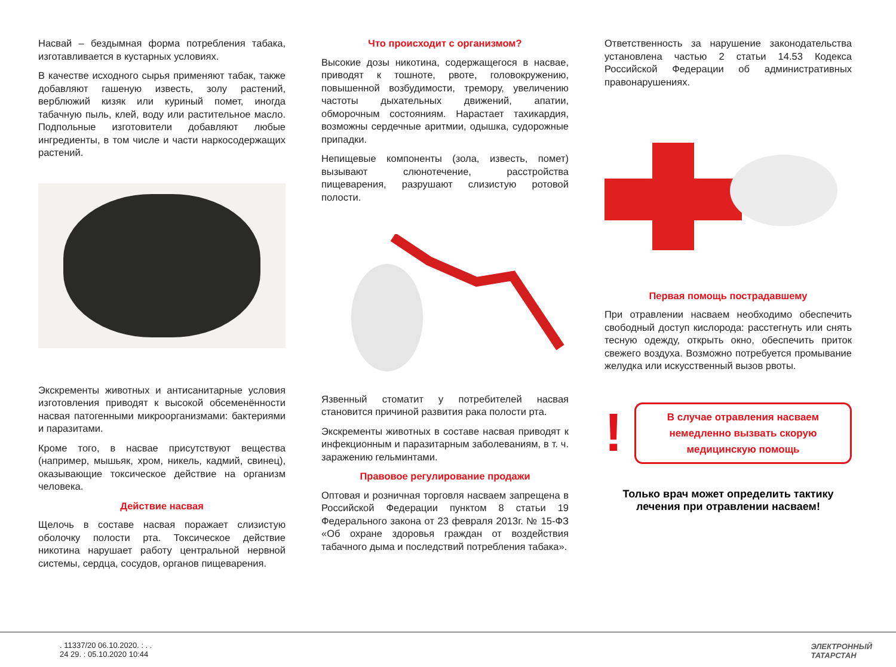Насвай – бездымная форма потребления табака, изготавливается в кустарных условиях.
В качестве исходного сырья применяют табак, также добавляют гашеную известь, золу растений, верблюжий кизяк или куриный помет, иногда табачную пыль, клей, воду или растительное масло. Подпольные изготовители добавляют любые ингредиенты, в том числе и части наркосодержащих растений.
Экскременты животных и антисанитарные условия изготовления приводят к высокой обсеменённости насвая патогенными микроорганизмами: бактериями и паразитами.
Кроме того, в насвае присутствуют вещества (например, мышьяк, хром, никель, кадмий, свинец), оказывающие токсическое действие на организм человека.
Действие насвая
Щелочь в составе насвая поражает слизистую оболочку полости рта. Токсическое действие никотина нарушает работу центральной нервной системы, сердца, сосудов, органов пищеварения.
Что происходит с организмом?
Высокие дозы никотина, содержащегося в насвае, приводят к тошноте, рвоте, головокружению, повышенной возбудимости, тремору, увеличению частоты дыхательных движений, апатии, обморочным состояниям. Нарастает тахикардия, возможны сердечные аритмии, одышка, судорожные припадки.
Непищевые компоненты (зола, известь, помет) вызывают слюнотечение, расстройства пищеварения, разрушают слизистую ротовой полости.
Язвенный стоматит у потребителей насвая становится причиной развития рака полости рта.
Экскременты животных в составе насвая приводят к инфекционным и паразитарным заболеваниям, в т. ч. заражению гельминтами.
Правовое регулирование продажи
Оптовая и розничная торговля насваем запрещена в Российской Федерации пунктом 8 статьи 19 Федерального закона от 23 февраля 2013г. № 15-ФЗ «Об охране здоровья граждан от воздействия табачного дыма и последствий потребления табака».
Ответственность за нарушение законодательства установлена частью 2 статьи 14.53 Кодекса Российской Федерации об административных правонарушениях.
Первая помощь пострадавшему
При отравлении насваем необходимо обеспечить свободный доступ кислорода: расстегнуть или снять тесную одежду, открыть окно, обеспечить приток свежего воздуха. Возможно потребуется промывание желудка или искусственный вызов рвоты.
!
В случае отравления насваем немедленно вызвать скорую медицинскую помощь
Только врач может определить тактику лечения при отравлении насваем!
. 11337/20 06.10.2020. : . .
24 29. : 05.10.2020 10:44
ЭЛЕКТРОННЫЙ
ТАТАРСТАН